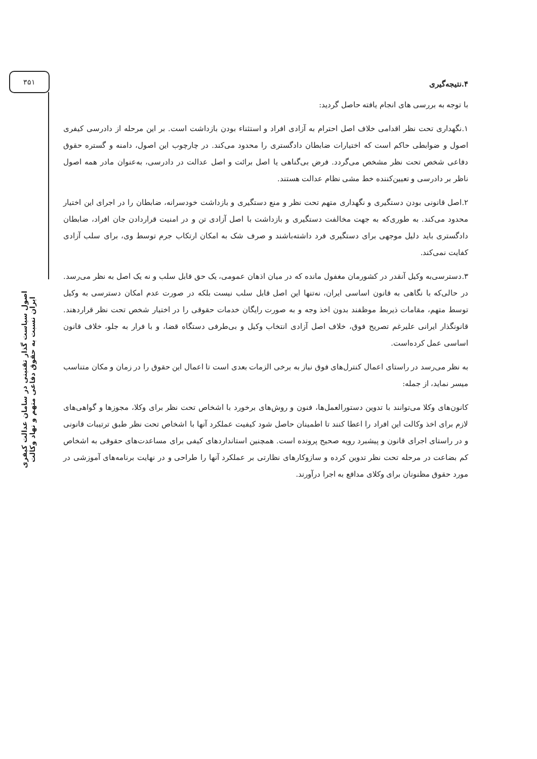۳۵۱
۴.نتیجه‌گیری
با توجه به بررسی های انجام یافته حاصل گردید:
۱.نگهداری تحت نظر اقدامی خلاف اصل احترام به آزادی افراد و استثناء بودن بازداشت است. بر این مرحله از دادرسی کیفری اصول و ضوابطی حاکم است که اختیارات ضابطان دادگستری را محدود می‌کند. در چارچوب این اصول، دامنه و گستره حقوق دفاعی شخص تحت نظر مشخص می‌گردد. فرض بی‌گناهی یا اصل برائت و اصل عدالت در دادرسی، به‌عنوان مادر همه اصول ناظر بر دادرسی و تعیین‌کننده خط مشی نظام عدالت هستند.
۲.اصل قانونی بودن دستگیری و نگهداری متهم تحت نظر و منع دستگیری و بازداشت خودسرانه، ضابطان را در اجرای این اختیار محدود می‌کند. به طوری‌که به جهت مخالفت دستگیری و بازداشت با اصل آزادی تن و در امنیت قراردادن جان افراد، ضابطان دادگستری باید دلیل موجهی برای دستگیری فرد داشته‌باشند و صرف شک به امکان ارتکاب جرم توسط وی، برای سلب آزادی کفایت نمی‌کند.
۳.دسترسی‌به وکیل آنقدر در کشورمان مغفول مانده که در میان اذهان عمومی، یک حق قابل سلب و نه یک اصل به نظر می‌رسد. در حالی‌که با نگاهی به قانون اساسی ایران، نه‌تنها این اصل قابل سلب نیست بلکه در صورت عدم امکان دسترسی به وکیل توسط متهم، مقامات ذیربط موظفند بدون اخذ وجه و به صورت رایگان خدمات حقوقی را در اختیار شخص تحت نظر قراردهند. قانونگذار ایرانی علیرغم تصریح فوق، خلاف اصل آزادی انتخاب وکیل و بی‌طرفی دستگاه قضا، و با فرار به جلو، خلاف قانون اساسی عمل کرده‌است.
به نظر می‌رسد در راستای اعمال کنترل‌های فوق نیاز به برخی الزمات بعدی است تا اعمال این حقوق را در زمان و مکان متناسب میسر نماید، از جمله:
کانون‌های وکلا می‌توانند با تدوین دستورالعمل‌ها، فنون و روش‌های برخورد با اشخاص تحت نظر برای وکلا، مجوزها و گواهی‌های لازم برای اخذ وکالت این افراد را اعطا کنند تا اطمینان حاصل شود کیفیت عملکرد آنها با اشخاص تحت نظر طبق ترتیبات قانونی و در راستای اجرای قانون و پیشبرد رویه صحیح پرونده است. همچنین استانداردهای کیفی برای مساعدت‌های حقوقی به اشخاص کم بضاعت در مرحله تحت نظر تدوین کرده و سازوکارهای نظارتی بر عملکرد آنها را طراحی و در نهایت برنامه‌های آموزشی در مورد حقوق مظنونان برای وکلای مدافع به اجرا درآورند.
اصول سیاست گذار تقنینی در سامان عدالت کیفری ایران نسبت به حقوق دفاعی متهم و نهاد وکالت